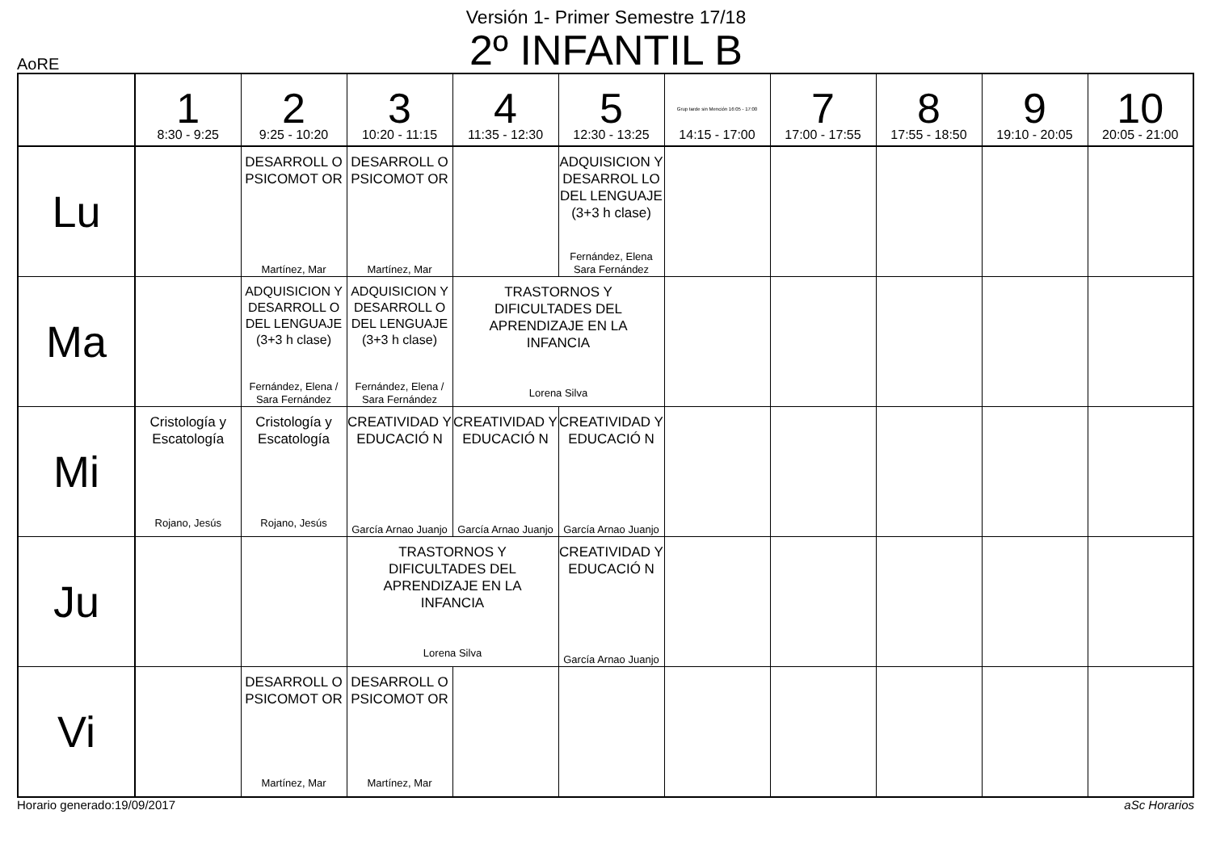Versión 1- Primer Semestre 17/18
2º INFANTIL B
AoRE
| | 1 8:30 - 9:25 | 2 9:25 - 10:20 | 3 10:20 - 11:15 | 4 11:35 - 12:30 | 5 12:30 - 13:25 | Grup tarde sin Mención 16:05 - 17:00 14:15 - 17:00 | 7 17:00 - 17:55 | 8 17:55 - 18:50 | 9 19:10 - 20:05 | 10 20:05 - 21:00 |
| --- | --- | --- | --- | --- | --- | --- | --- | --- | --- | --- |
| Lu | | DESARROLL O PSICOMOT OR Martínez, Mar | DESARROLL O PSICOMOT OR Martínez, Mar | | ADQUISICION Y DESARROL LO DEL LENGUAJE (3+3 h clase) Fernández, Elena Sara Fernández | | | | | |
| Ma | | ADQUISICION Y DESARROLL O DEL LENGUAJE (3+3 h clase) Fernández, Elena / Sara Fernández | ADQUISICION Y DESARROLL O DEL LENGUAJE (3+3 h clase) Fernández, Elena / Sara Fernández | TRASTORNOS Y DIFICULTADES DEL APRENDIZAJE EN LA INFANCIA Lorena Silva | | | | | | |
| Mi | Cristología y Escatología Rojano, Jesús | Cristología y Escatología Rojano, Jesús | CREATIVIDAD Y EDUCACIÓ N García Arnao Juanjo | CREATIVIDAD Y EDUCACIÓ N García Arnao Juanjo | CREATIVIDAD Y EDUCACIÓ N García Arnao Juanjo | | | | | |
| Ju | | | TRASTORNOS Y DIFICULTADES DEL APRENDIZAJE EN LA INFANCIA Lorena Silva | | CREATIVIDAD Y EDUCACIÓ N García Arnao Juanjo | | | | | |
| Vi | | DESARROLL O PSICOMOT OR Martínez, Mar | DESARROLL O PSICOMOT OR Martínez, Mar | | | | | | | |
Horario generado:19/09/2017 aSc Horarios